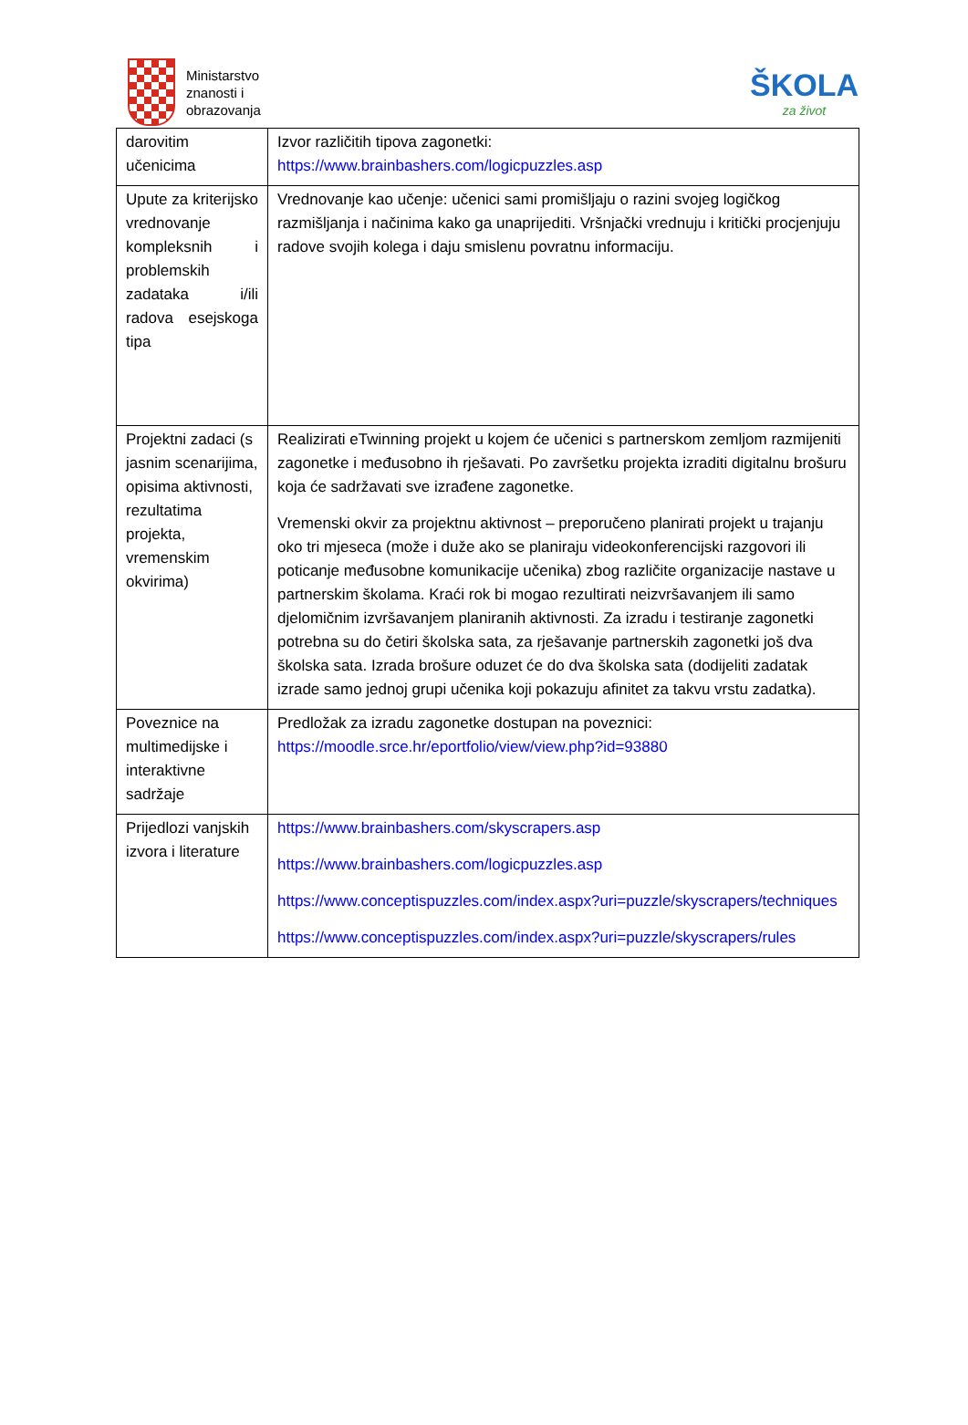Ministarstvo
znanosti i
obrazovanja
ŠKOLA
za život
| darovitim učenicima | Izvor različitih tipova zagonetki: https://www.brainbashers.com/logicpuzzles.asp |
| Upute za kriterijsko vrednovanje kompleksnih i problemskih zadataka i/ili radova esejskoga tipa | Vrednovanje kao učenje: učenici sami promišljaju o razini svojeg logičkog razmišljanja i načinima kako ga unaprijediti. Vršnjački vrednuju i kritički procjenjuju radove svojih kolega i daju smislenu povratnu informaciju. |
| Projektni zadaci (s jasnim scenarijima, opisima aktivnosti, rezultatima projekta, vremenskim okvirima) | Realizirati eTwinning projekt u kojem će učenici s partnerskom zemljom razmijeniti zagonetke i međusobno ih rješavati. Po završetku projekta izraditi digitalnu brošuru koja će sadržavati sve izrađene zagonetke. Vremenski okvir za projektnu aktivnost – preporučeno planirati projekt u trajanju oko tri mjeseca (može i duže ako se planiraju videokonferencijski razgovori ili poticanje međusobne komunikacije učenika) zbog različite organizacije nastave u partnerskim školama. Kraći rok bi mogao rezultirati neizvršavanjem ili samo djelomičnim izvršavanjem planiranih aktivnosti. Za izradu i testiranje zagonetki potrebna su do četiri školska sata, za rješavanje partnerskih zagonetki još dva školska sata. Izrada brošure oduzet će do dva školska sata (dodijeliti zadatak izrade samo jednoj grupi učenika koji pokazuju afinitet za takvu vrstu zadatka). |
| Poveznice na multimedijske i interaktivne sadržaje | Predložak za izradu zagonetke dostupan na poveznici: https://moodle.srce.hr/eportfolio/view/view.php?id=93880 |
| Prijedlozi vanjskih izvora i literature | https://www.brainbashers.com/skyscrapers.asp https://www.brainbashers.com/logicpuzzles.asp https://www.conceptispuzzles.com/index.aspx?uri=puzzle/skyscrapers/techniques https://www.conceptispuzzles.com/index.aspx?uri=puzzle/skyscrapers/rules |